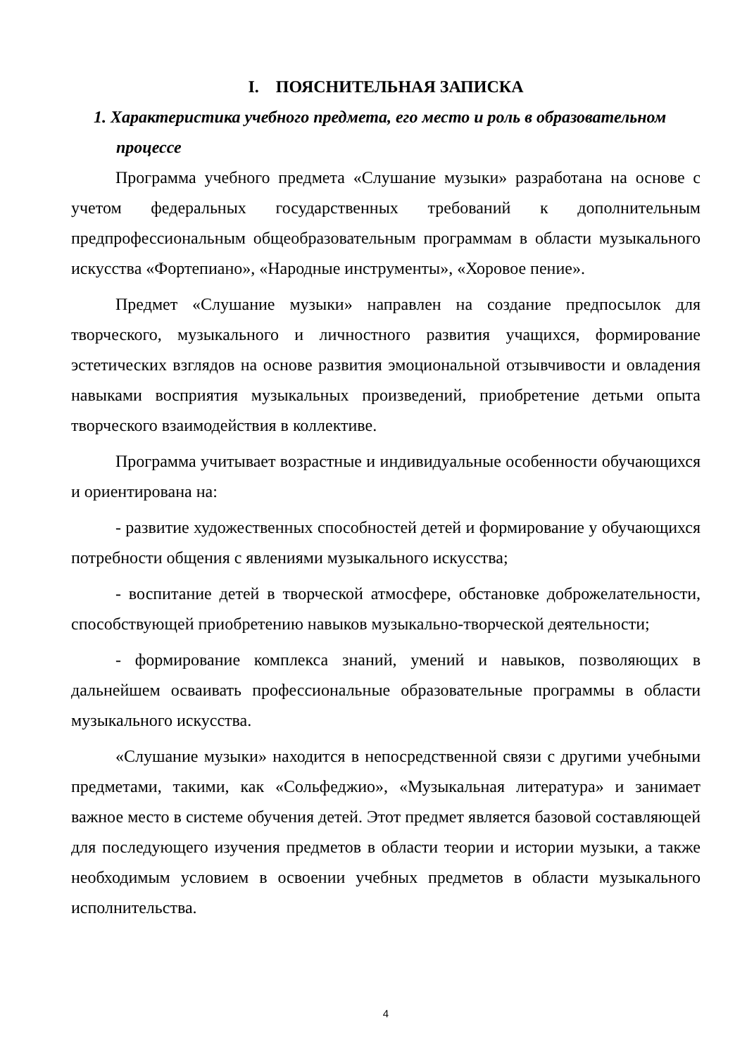I. ПОЯСНИТЕЛЬНАЯ ЗАПИСКА
1. Характеристика учебного предмета, его место и роль в образовательном процессе
Программа учебного предмета «Слушание музыки» разработана на основе с учетом федеральных государственных требований к дополнительным предпрофессиональным общеобразовательным программам в области музыкального искусства «Фортепиано», «Народные инструменты», «Хоровое пение».
Предмет «Слушание музыки» направлен на создание предпосылок для творческого, музыкального и личностного развития учащихся, формирование эстетических взглядов на основе развития эмоциональной отзывчивости и овладения навыками восприятия музыкальных произведений, приобретение детьми опыта творческого взаимодействия в коллективе.
Программа учитывает возрастные и индивидуальные особенности обучающихся и ориентирована на:
- развитие художественных способностей детей и формирование у обучающихся потребности общения с явлениями музыкального искусства;
- воспитание детей в творческой атмосфере, обстановке доброжелательности, способствующей приобретению навыков музыкально-творческой деятельности;
- формирование комплекса знаний, умений и навыков, позволяющих в дальнейшем осваивать профессиональные образовательные программы в области музыкального искусства.
«Слушание музыки» находится в непосредственной связи с другими учебными предметами, такими, как «Сольфеджио», «Музыкальная литература» и занимает важное место в системе обучения детей. Этот предмет является базовой составляющей для последующего изучения предметов в области теории и истории музыки, а также необходимым условием в освоении учебных предметов в области музыкального исполнительства.
4